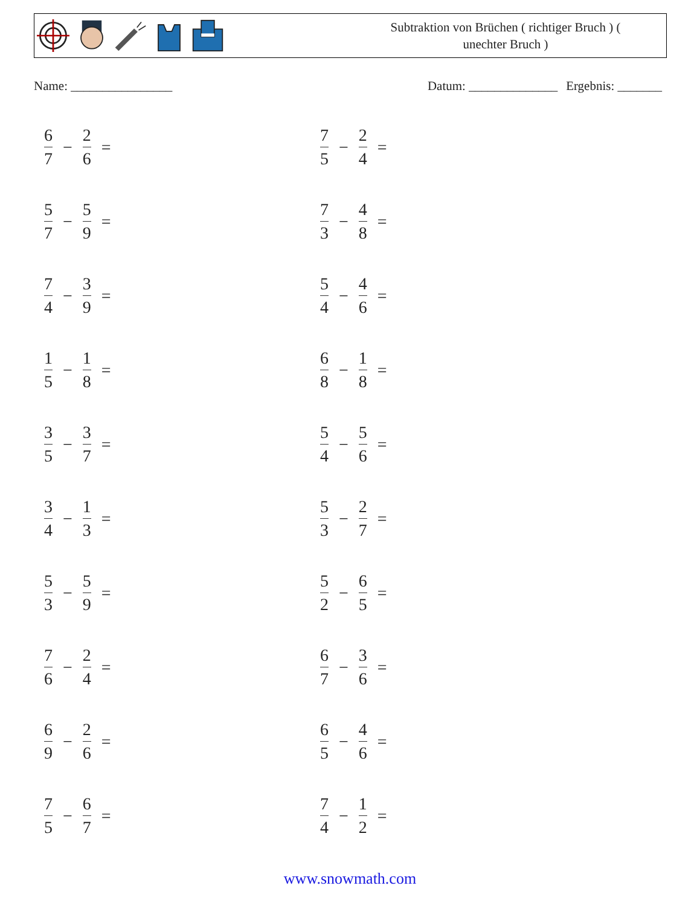Subtraktion von Brüchen ( richtiger Bruch ) (
unechter Bruch )
Name: ________________ Datum: ______________ Ergebnis: _______
6 7 − 2 6 =
7 5 − 2 4 =
5 7 − 5 9 =
7 3 − 4 8 =
7 4 − 3 9 =
5 4 − 4 6 =
1 5 − 1 8 =
6 8 − 1 8 =
3 5 − 3 7 =
5 4 − 5 6 =
3 4 − 1 3 =
5 3 − 2 7 =
5 3 − 5 9 =
5 2 − 6 5 =
7 6 − 2 4 =
6 7 − 3 6 =
6 9 − 2 6 =
6 5 − 4 6 =
7 5 − 6 7 =
7 4 − 1 2 =
www.snowmath.com